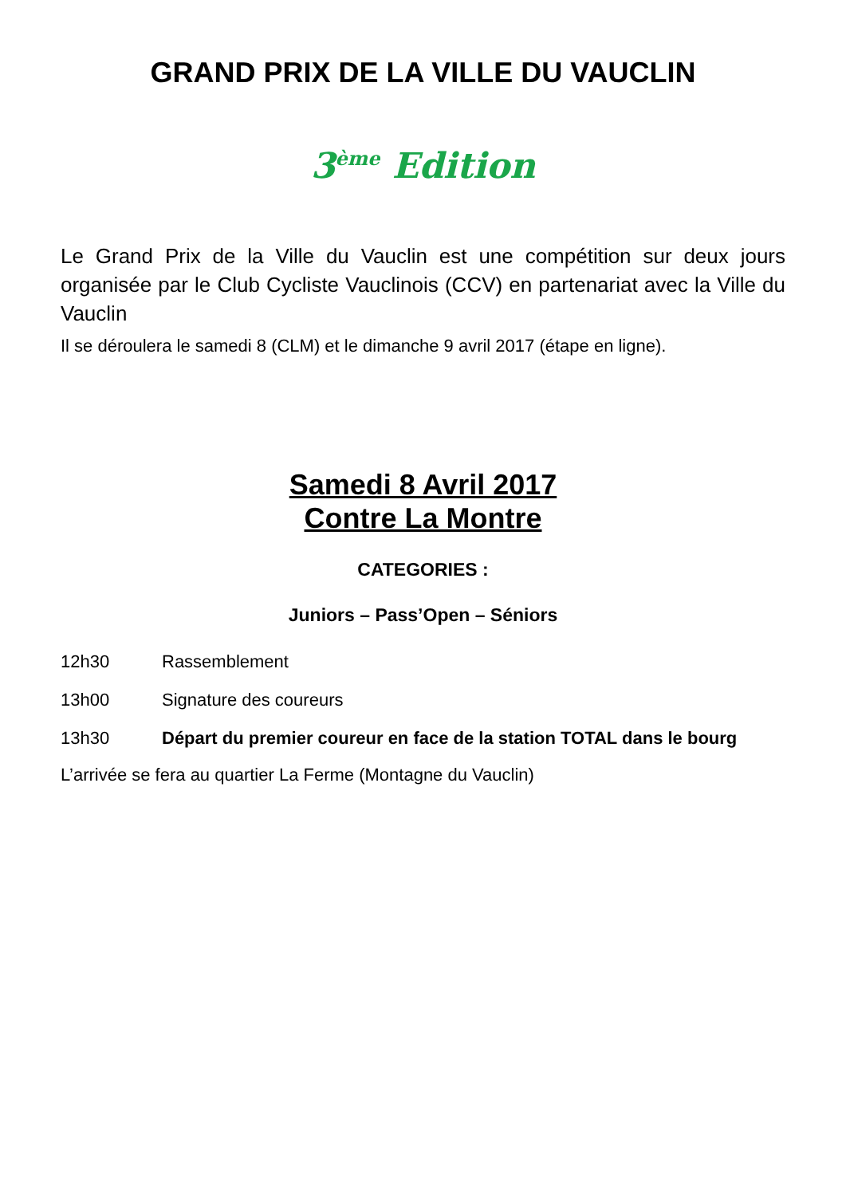GRAND PRIX DE LA VILLE DU VAUCLIN
3<sup>ème</sup> Edition
Le Grand Prix de la Ville du Vauclin est une compétition sur deux jours organisée par le Club Cycliste Vauclinois (CCV) en partenariat avec la Ville du Vauclin
Il se déroulera le samedi 8 (CLM) et le dimanche 9 avril 2017 (étape en ligne).
Samedi 8 Avril 2017
Contre La Montre
CATEGORIES :
Juniors – Pass’Open – Séniors
12h30 Rassemblement
13h00 Signature des coureurs
13h30 Départ du premier coureur en face de la station TOTAL dans le bourg
L’arrivée se fera au quartier La Ferme (Montagne du Vauclin)